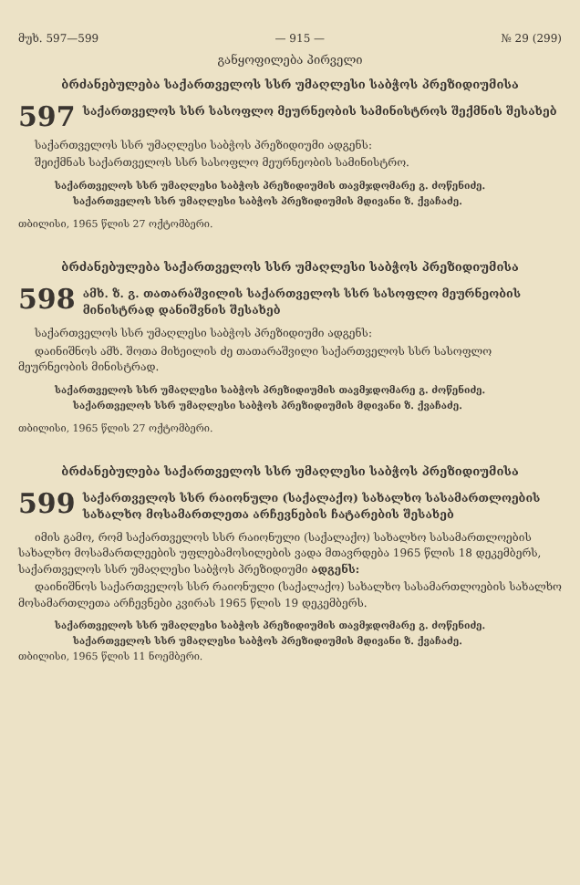მუხ. 597—599 — 915 — № 29 (299)
განყოფილება პირველი
ბრძანებულება საქართველოს სსრ უმაღლესი საბჭოს პრეზიდიუმისა
597 საქართველოს სსრ სასოფლო მეურნეობის სამინისტროს შექმნის შესახებ
საქართველოს სსრ უმაღლესი საბჭოს პრეზიდიუმი ადგენს:
შეიქმნას საქართველოს სსრ სასოფლო მეურნეობის სამინისტრო.
საქართველოს სსრ უმაღლესი საბჭოს პრეზიდიუმის თავმჯდომარე გ. ძოწენიძე.
საქართველოს სსრ უმაღლესი საბჭოს პრეზიდიუმის მდივანი ზ. ქვაჩაძე.
თბილისი, 1965 წლის 27 ოქტომბერი.
ბრძანებულება საქართველოს სსრ უმაღლესი საბჭოს პრეზიდიუმისა
598 ამხ. ზ. გ. თათარაშვილის საქართველოს სსრ სასოფლო მეურნეობის მინისტრად დანიშვნის შესახებ
საქართველოს სსრ უმაღლესი საბჭოს პრეზიდიუმი ადგენს:
დაინიშნოს ამხ. შოთა მიხეილის ძე თათარაშვილი საქართველოს სსრ სასოფლო მეურნეობის მინისტრად.
საქართველოს სსრ უმაღლესი საბჭოს პრეზიდიუმის თავმჯდომარე გ. ძოწენიძე.
საქართველოს სსრ უმაღლესი საბჭოს პრეზიდიუმის მდივანი ზ. ქვაჩაძე.
თბილისი, 1965 წლის 27 ოქტომბერი.
ბრძანებულება საქართველოს სსრ უმაღლესი საბჭოს პრეზიდიუმისა
599 საქართველოს სსრ რაიონული (საქალაქო) სახალხო სასამართლოების სახალხო მოსამართლეთა არჩევნების ჩატარების შესახებ
იმის გამო, რომ საქართველოს სსრ რაიონული (საქალაქო) სახალხო სასამართლოების სახალხო მოსამართლეების უფლებამოსილების ვადა მთავრდება 1965 წლის 18 დეკემბერს, საქართველოს სსრ უმაღლესი საბჭოს პრეზიდიუმი ადგენს:
დაინიშნოს საქართველოს სსრ რაიონული (საქალაქო) სახალხო სასამართლოების სახალხო მოსამართლეთა არჩევნები კვირას 1965 წლის 19 დეკემბერს.
საქართველოს სსრ უმაღლესი საბჭოს პრეზიდიუმის თავმჯდომარე გ. ძოწენიძე.
საქართველოს სსრ უმაღლესი საბჭოს პრეზიდიუმის მდივანი ზ. ქვაჩაძე.
თბილისი, 1965 წლის 11 ნოემბერი.